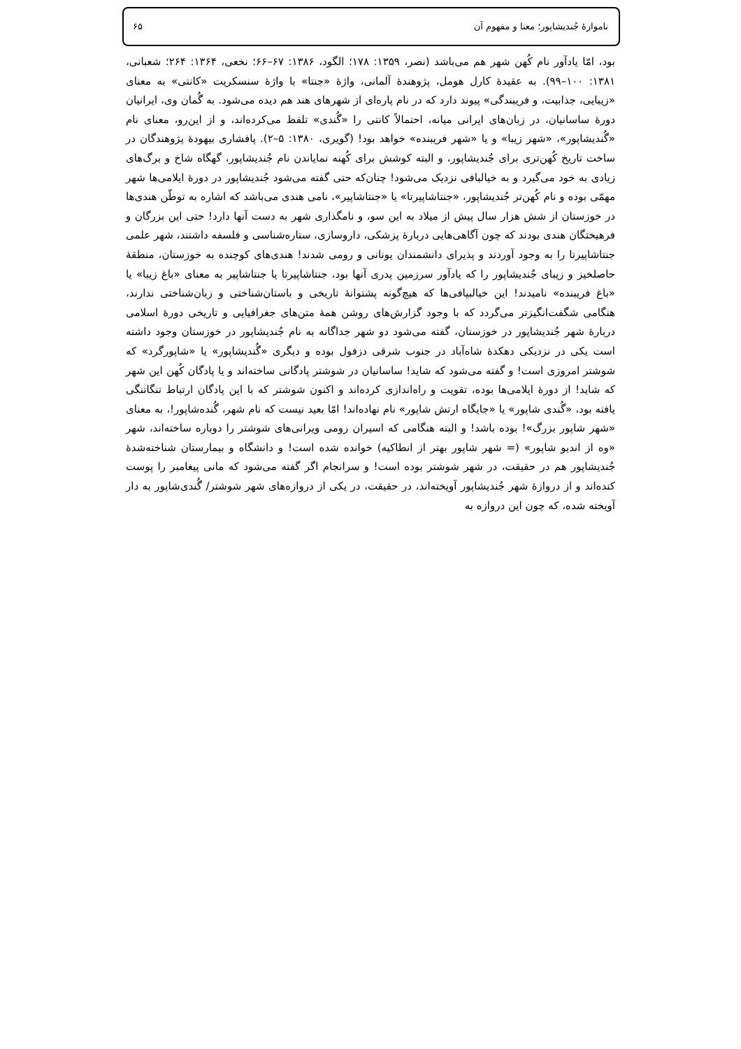ناموارهٔ جُندیشاپور؛ معنا و مفهوم آن ۶۵
بود، امّا یادآور نام کُهن شهر هم می‌باشد (نصر، ۱۳۵۹: ۱۷۸؛ الگود، ۱۳۸۶: ۶۷–۶۶؛ نخعی، ۱۳۶۴: ۲۶۴؛ شعبانی، ۱۳۸۱: ۱۰۰–۹۹). به عقیدهٔ کارل هومل، پژوهندهٔ آلمانی، واژهٔ «جنتا» با واژهٔ سنسکریت «کانتی» به معنای «زیبایی، جذابیت، و فریبندگی» پیوند دارد که در نام پاره‌ای از شهرهای هند هم دیده می‌شود. به گُمان وی، ایرانیان دورهٔ ساسانیان، در زبان‌های ایرانی میانه، احتمالاً کانتی را «گُندی» تلفظ می‌کرده‌اند، و از این‌رو، معنای نام «گُندیشاپور»، «شهر زیبا» و یا «شهر فریبنده» خواهد بود! (گویری، ۱۳۸۰: ۵–۲). پافشاری بیهودهٔ پژوهندگان در ساخت تاریخ کُهن‌تری برای جُندیشاپور، و البته کوشش برای کُهنه نمایاندن نام جُندیشاپور، گهگاه شاخ و برگ‌های زیادی به خود می‌گیرد و به خیالبافی نزدیک می‌شود! چنان‌که حتی گفته می‌شود جُندیشاپور در دورهٔ ایلامی‌ها شهر مهمّی بوده و نام کُهن‌تر جُندیشاپور، «جنتاشاپیرتا» یا «جنتاشاپیر»، نامی هندی می‌باشد که اشاره به توطّن هندی‌ها در خوزستان از شش هزار سال پیش از میلاد به این سو، و نامگذاری شهر به دست آنها دارد! حتی این بزرگان و فرهیختگان هندی بودند که چون آگاهی‌هایی دربارهٔ پزشکی، داروسازی، ستاره‌شناسی و فلسفه داشتند، شهر علمی جنتاشاپیرتا را به وجود آوردند و پذیرای دانشمندان یونانی و رومی شدند! هندی‌های کوچنده به خوزستان، منطقهٔ حاصلخیز و زیبای جُندیشاپور را که یادآور سرزمین پدری آنها بود، جنتاشاپیرتا یا جنتاشاپیر به معنای «باغ زیبا» یا «باغ فریبنده» نامیدند! این خیالبیافی‌ها که هیچ‌گونه پشتوانهٔ تاریخی و باستان‌شناختی و زبان‌شناختی ندارند، هنگامی شگفت‌انگیزتر می‌گردد که با وجود گزارش‌های روشن همهٔ متن‌های جغرافیایی و تاریخی دورهٔ اسلامی دربارهٔ شهر جُندیشاپور در خوزستان، گفته می‌شود دو شهر جداگانه به نام جُندیشاپور در خوزستان وجود داشته است یکی در نزدیکی دهکدهٔ شاه‌آباد در جنوب شرقی دزفول بوده و دیگری «گُندیشاپور» یا «شاپورگرد» که شوشتر امروزی است! و گفته می‌شود که شاید! ساسانیان در شوشتر پادگانی ساخته‌اند و یا پادگان کُهن این شهر که شاید! از دورهٔ ایلامی‌ها بوده، تقویت و راه‌اندازی کرده‌اند و اکنون شوشتر که با این پادگان ارتباط تنگاتنگی یافته بود، «گُندی شاپور» یا «جایگاه ارتش شاپور» نام نهاده‌اند! امّا بعید نیست که نام شهر، گُنده‌شاپور!، به معنای «شهر شاپور بزرگ»! بوده باشد! و البته هنگامی که اسیران رومی ویرانی‌های شوشتر را دوباره ساخته‌اند، شهر «وه از اندیو شاپور» (= شهر شاپور بهتر از انطاکیه) خوانده شده است! و دانشگاه و بیمارستان شناخته‌شدهٔ جُندیشاپور هم در حقیقت، در شهر شوشتر بوده است! و سرانجام اگر گفته می‌شود که مانی پیغامبر را پوست کنده‌اند و از دروازهٔ شهر جُندیشاپور آویخته‌اند، در حقیقت، در یکی از دروازه‌های شهر شوشتر/ گُندی‌شاپور به دار آویخته شده، که چون این دروازه به